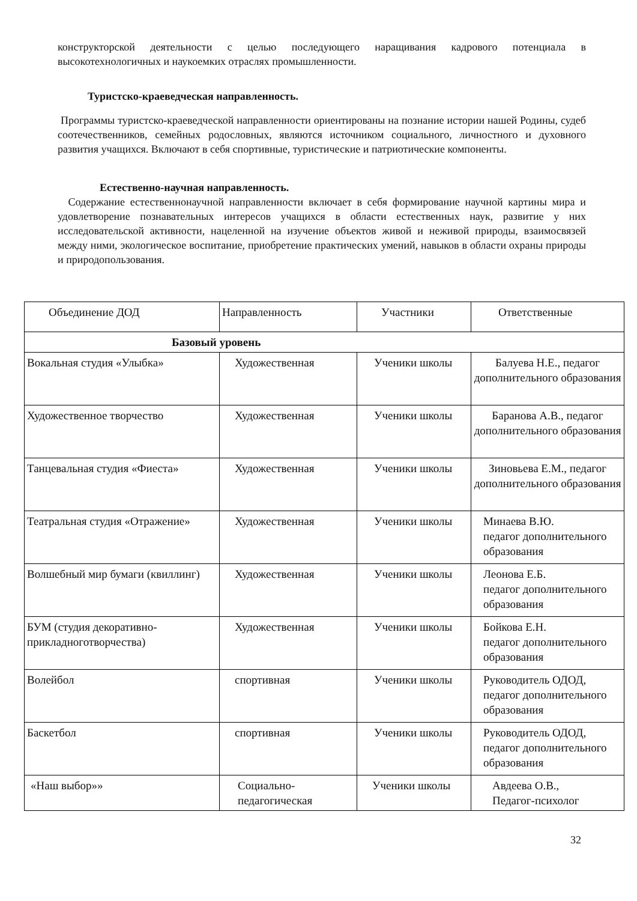конструкторской деятельности с целью последующего наращивания кадрового потенциала в высокотехнологичных и наукоемких отраслях промышленности.
Туристско-краеведческая направленность.
Программы туристско-краеведческой направленности ориентированы на познание истории нашей Родины, судеб соотечественников, семейных родословных, являются источником социального, личностного и духовного развития учащихся. Включают в себя спортивные, туристические и патриотические компоненты.
Естественно-научная направленность.
Содержание естественнонаучной направленности включает в себя формирование научной картины мира и удовлетворение познавательных интересов учащихся в области естественных наук, развитие у них исследовательской активности, нацеленной на изучение объектов живой и неживой природы, взаимосвязей между ними, экологическое воспитание, приобретение практических умений, навыков в области охраны природы и природопользования.
| Объединение ДОД | Направленность | Участники | Ответственные |
| Базовый уровень | | | |
| Вокальная студия «Улыбка» | Художественная | Ученики школы | Балуева Н.Е., педагог дополнительного образования |
| Художественное творчество | Художественная | Ученики школы | Баранова А.В., педагог дополнительного образования |
| Танцевальная студия «Фиеста» | Художественная | Ученики школы | Зиновьева Е.М., педагог дополнительного образования |
| Театральная студия «Отражение» | Художественная | Ученики школы | Минаева В.Ю. педагог дополнительного образования |
| Волшебный мир бумаги (квиллинг) | Художественная | Ученики школы | Леонова Е.Б. педагог дополнительного образования |
| БУМ (студия декоративно-прикладноготворчества) | Художественная | Ученики школы | Бойкова Е.Н. педагог дополнительного образования |
| Волейбол | спортивная | Ученики школы | Руководитель ОДОД, педагог дополнительного образования |
| Баскетбол | спортивная | Ученики школы | Руководитель ОДОД, педагог дополнительного образования |
| «Наш выбор»» | Социально-педагогическая | Ученики школы | Авдеева О.В., Педагог-психолог |
32